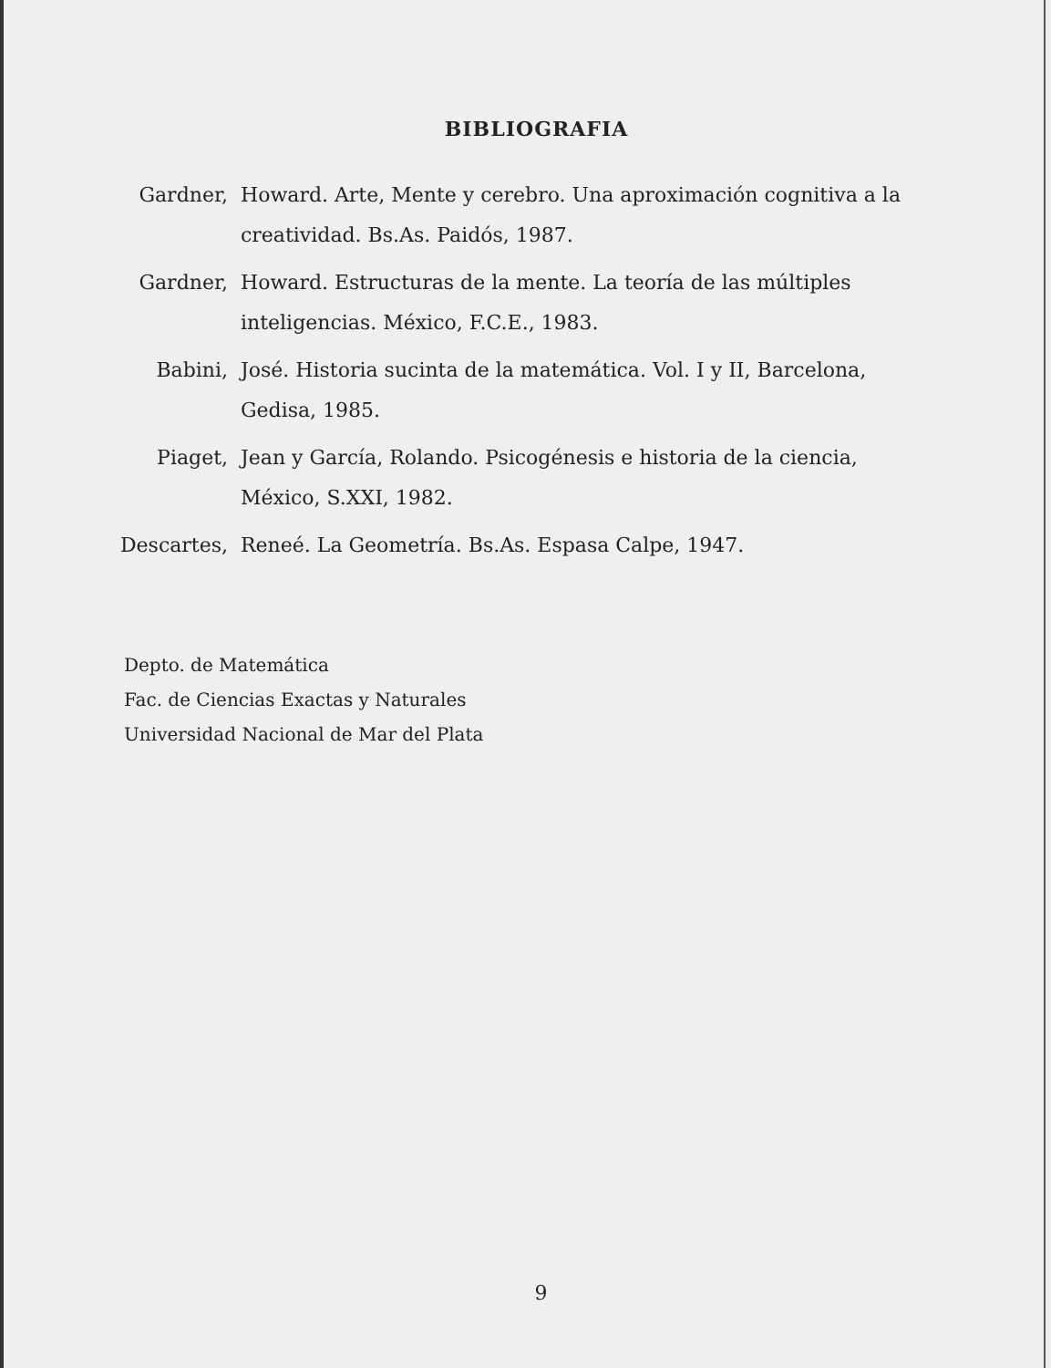BIBLIOGRAFIA
Gardner, Howard. Arte, Mente y cerebro. Una aproximación cognitiva a la creatividad. Bs.As. Paidós, 1987.
Gardner, Howard. Estructuras de la mente. La teoría de las múltiples inteligencias. México, F.C.E., 1983.
Babini, José. Historia sucinta de la matemática. Vol. I y II, Barcelona, Gedisa, 1985.
Piaget, Jean y García, Rolando. Psicogénesis e historia de la ciencia, México, S.XXI, 1982.
Descartes, Reneé. La Geometría. Bs.As. Espasa Calpe, 1947.
Depto. de Matemática
Fac. de Ciencias Exactas y Naturales
Universidad Nacional de Mar del Plata
9